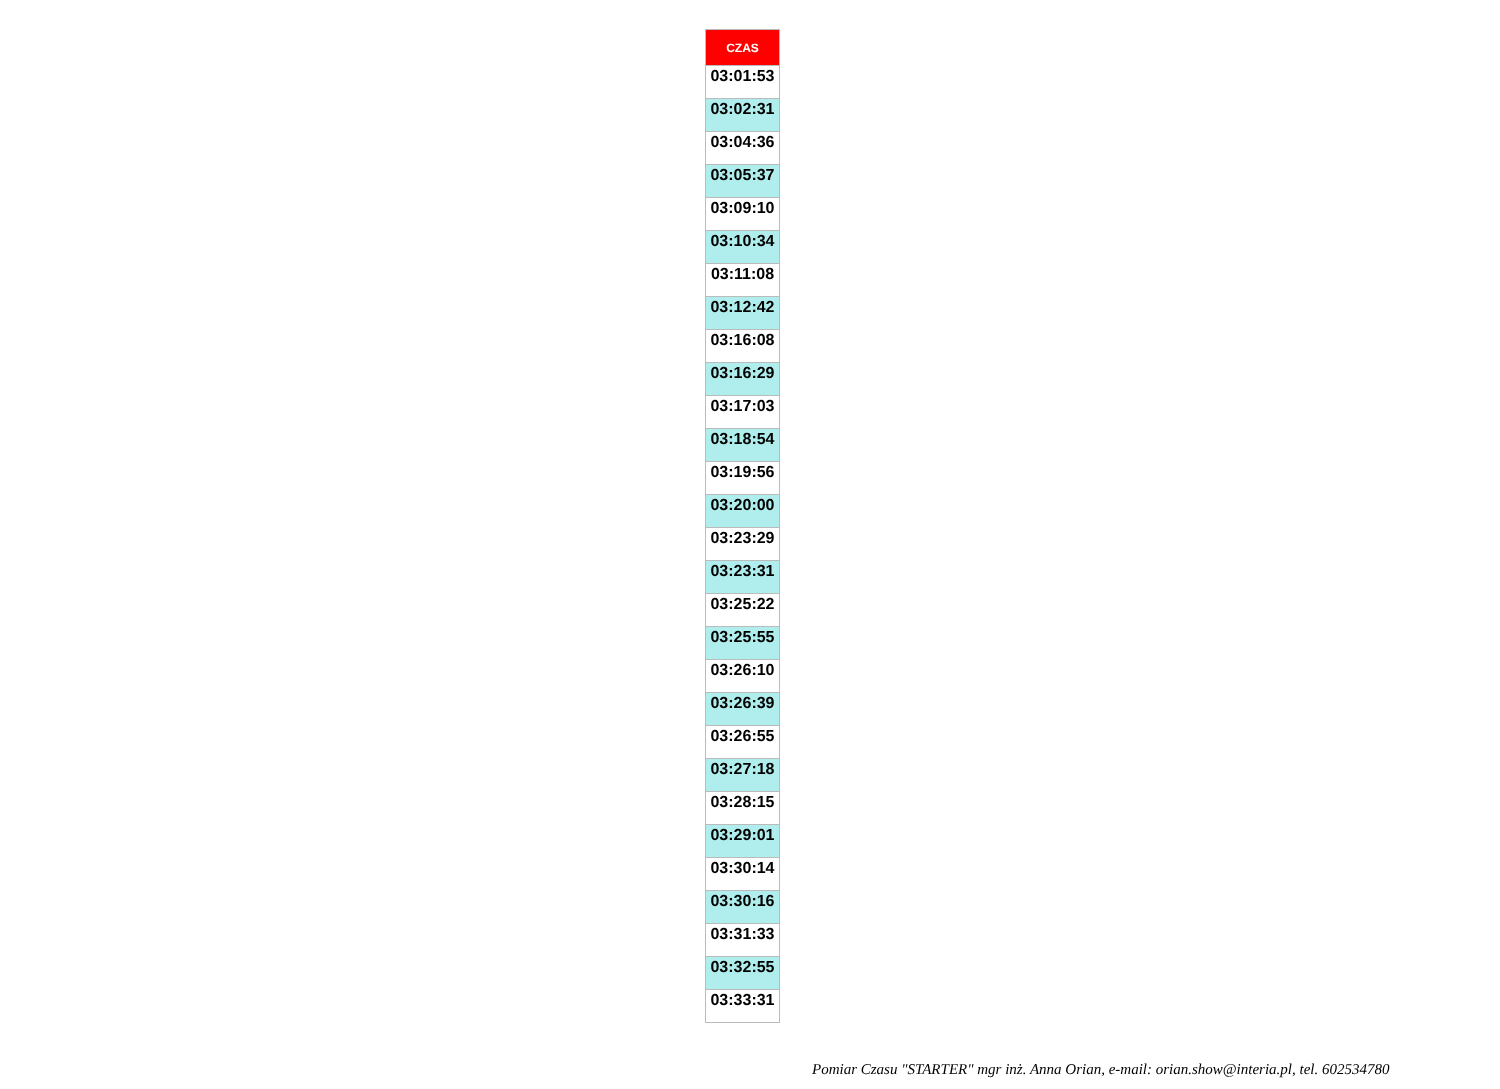| CZAS |
| --- |
| 03:01:53 |
| 03:02:31 |
| 03:04:36 |
| 03:05:37 |
| 03:09:10 |
| 03:10:34 |
| 03:11:08 |
| 03:12:42 |
| 03:16:08 |
| 03:16:29 |
| 03:17:03 |
| 03:18:54 |
| 03:19:56 |
| 03:20:00 |
| 03:23:29 |
| 03:23:31 |
| 03:25:22 |
| 03:25:55 |
| 03:26:10 |
| 03:26:39 |
| 03:26:55 |
| 03:27:18 |
| 03:28:15 |
| 03:29:01 |
| 03:30:14 |
| 03:30:16 |
| 03:31:33 |
| 03:32:55 |
| 03:33:31 |
Pomiar Czasu "STARTER" mgr inż. Anna Orian, e-mail: orian.show@interia.pl, tel. 602534780